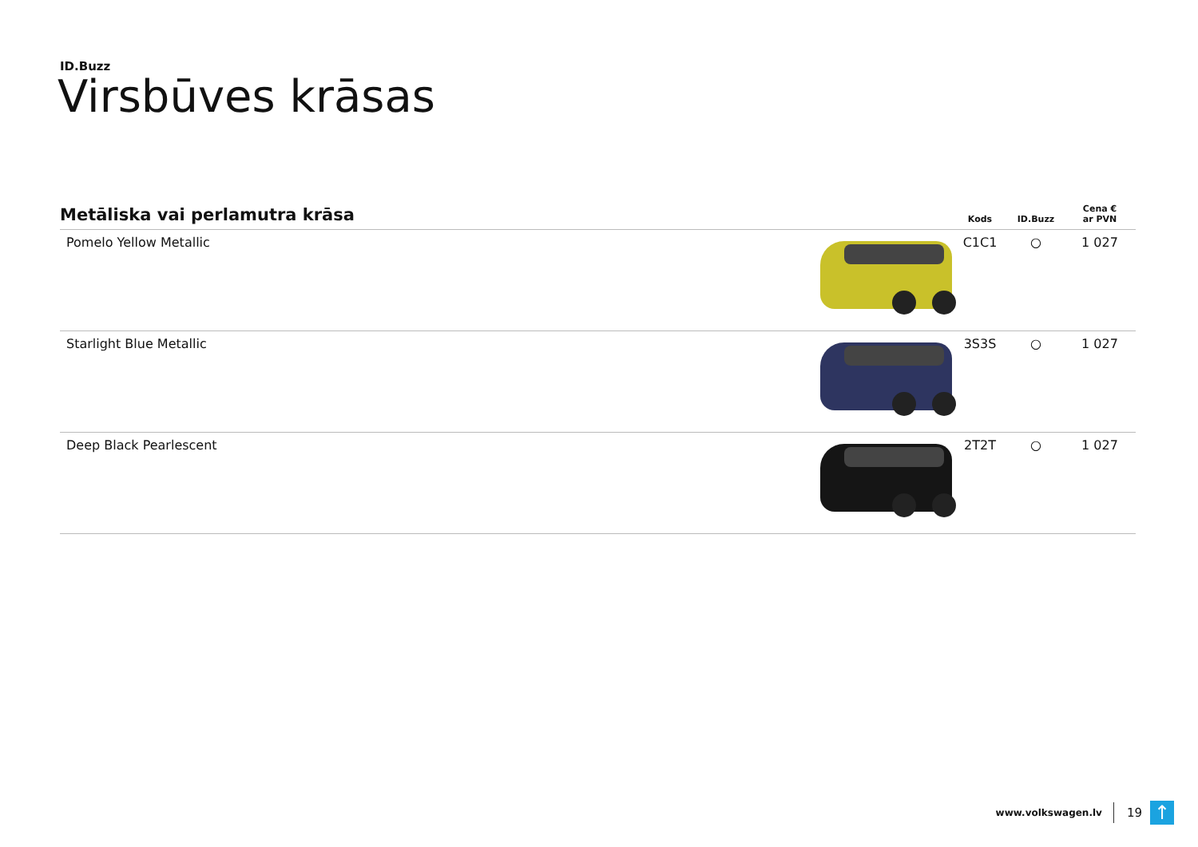ID.Buzz
Virsbūves krāsas
| Metāliska vai perlamutra krāsa | | Kods | ID.Buzz | Cena € ar PVN |
| --- | --- | --- | --- | --- |
| Pomelo Yellow Metallic | | C1C1 | ○ | 1 027 |
| Starlight Blue Metallic | | 3S3S | ○ | 1 027 |
| Deep Black Pearlescent | | 2T2T | ○ | 1 027 |
www.volkswagen.lv 19
↑